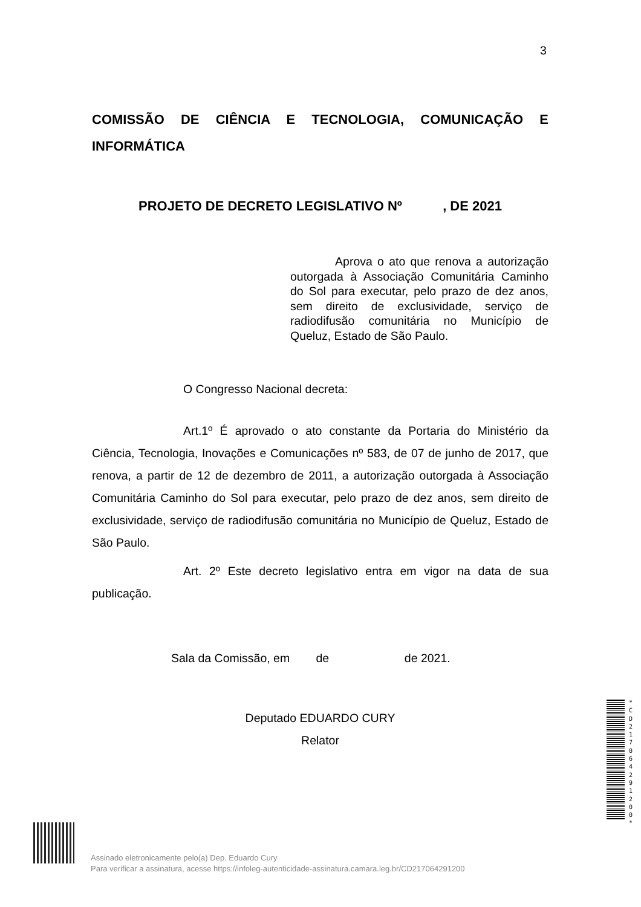3
COMISSÃO DE CIÊNCIA E TECNOLOGIA, COMUNICAÇÃO E INFORMÁTICA
PROJETO DE DECRETO LEGISLATIVO Nº , DE 2021
Aprova o ato que renova a autorização outorgada à Associação Comunitária Caminho do Sol para executar, pelo prazo de dez anos, sem direito de exclusividade, serviço de radiodifusão comunitária no Município de Queluz, Estado de São Paulo.
O Congresso Nacional decreta:
Art.1º É aprovado o ato constante da Portaria do Ministério da Ciência, Tecnologia, Inovações e Comunicações nº 583, de 07 de junho de 2017, que renova, a partir de 12 de dezembro de 2011, a autorização outorgada à Associação Comunitária Caminho do Sol para executar, pelo prazo de dez anos, sem direito de exclusividade, serviço de radiodifusão comunitária no Município de Queluz, Estado de São Paulo.
Art. 2º Este decreto legislativo entra em vigor na data de sua publicação.
Sala da Comissão, em de de 2021.
Deputado EDUARDO CURY
Relator
* C D 2 1 7 0 6 4 2 9 1 2 0 0 *
Assinado eletronicamente pelo(a) Dep. Eduardo Cury
Para verificar a assinatura, acesse https://infoleg-autenticidade-assinatura.camara.leg.br/CD217064291200